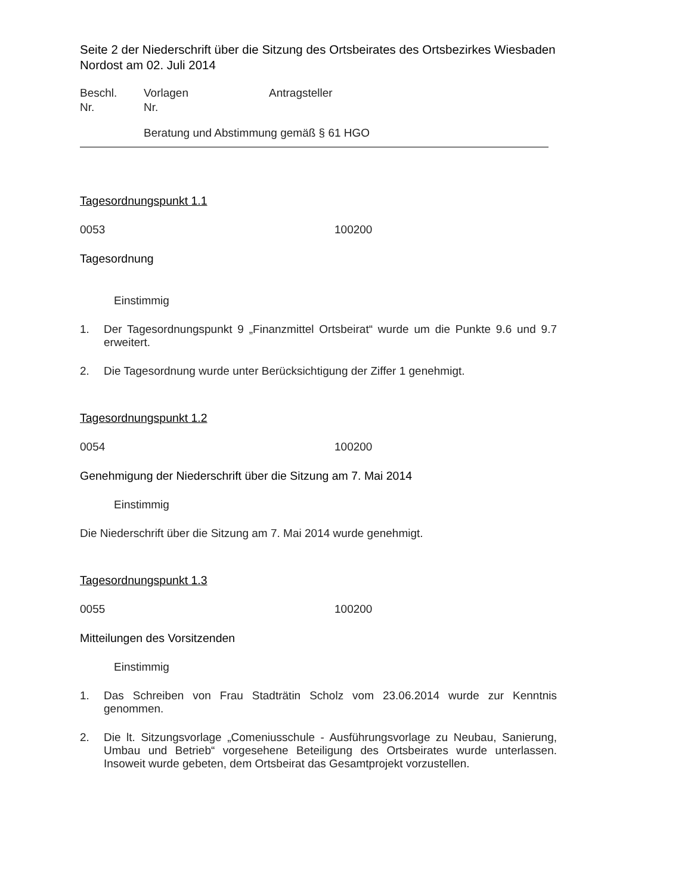Seite 2 der Niederschrift über die Sitzung des Ortsbeirates des Ortsbezirkes Wiesbaden Nordost am 02. Juli 2014
Beschl.
Nr.
Vorlagen
Nr.
Antragsteller
Beratung und Abstimmung gemäß § 61 HGO
Tagesordnungspunkt 1.1
0053 100200
Tagesordnung
Einstimmig
1. Der Tagesordnungspunkt 9 „Finanzmittel Ortsbeirat“ wurde um die Punkte 9.6 und 9.7 erweitert.
2. Die Tagesordnung wurde unter Berücksichtigung der Ziffer 1 genehmigt.
Tagesordnungspunkt 1.2
0054 100200
Genehmigung der Niederschrift über die Sitzung am 7. Mai 2014
Einstimmig
Die Niederschrift über die Sitzung am 7. Mai 2014 wurde genehmigt.
Tagesordnungspunkt 1.3
0055 100200
Mitteilungen des Vorsitzenden
Einstimmig
1. Das Schreiben von Frau Stadträtin Scholz vom 23.06.2014 wurde zur Kenntnis genommen.
2. Die lt. Sitzungsvorlage „Comeniusschule - Ausführungsvorlage zu Neubau, Sanierung, Umbau und Betrieb“ vorgesehene Beteiligung des Ortsbeirates wurde unterlassen. Insoweit wurde gebeten, dem Ortsbeirat das Gesamtprojekt vorzustellen.